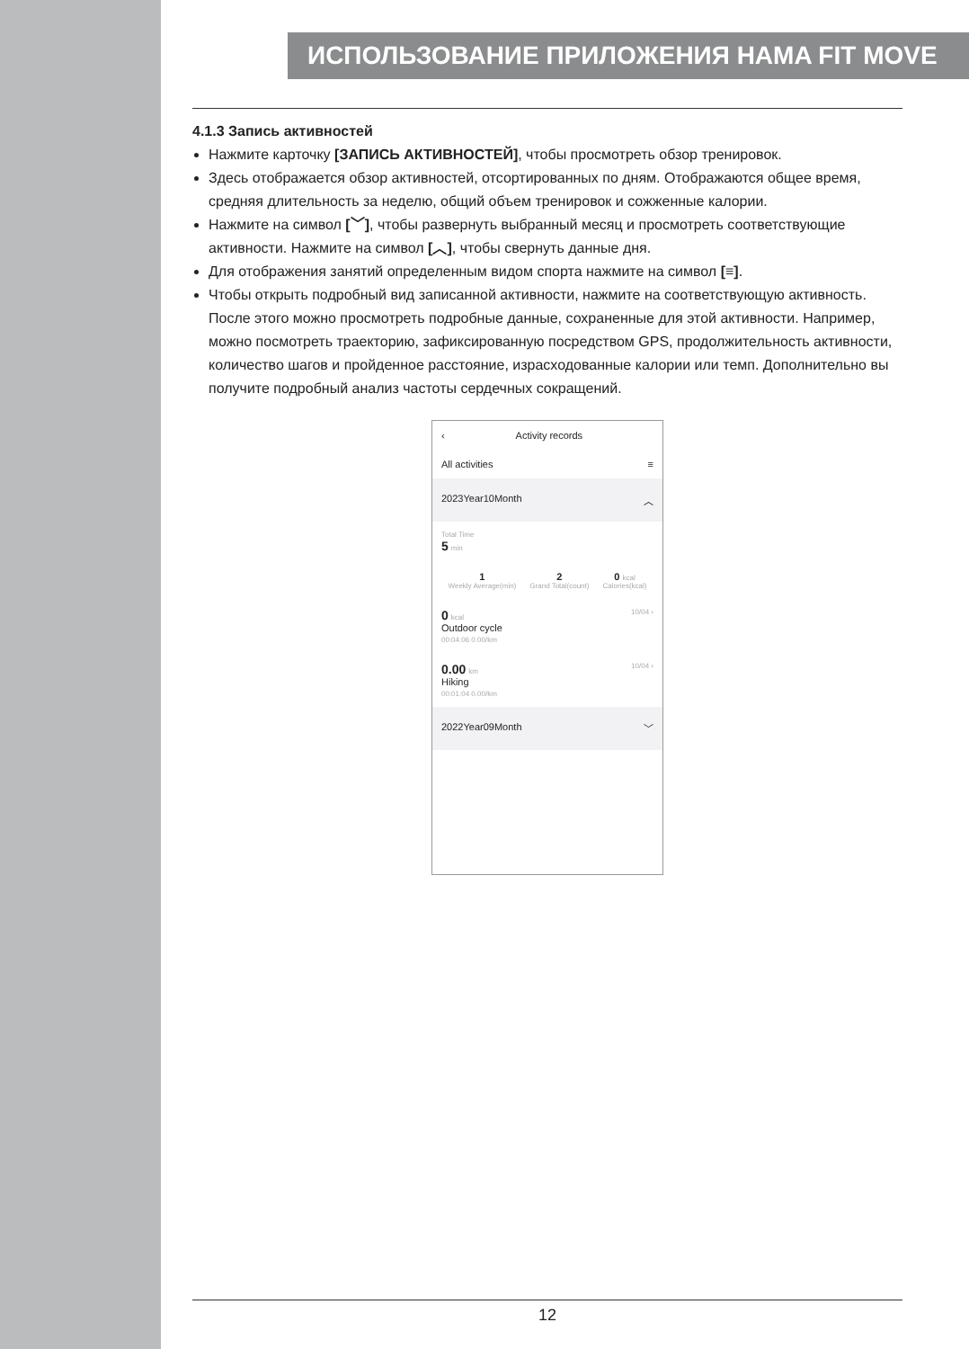ИСПОЛЬЗОВАНИЕ ПРИЛОЖЕНИЯ HAMA FIT MOVE
4.1.3 Запись активностей
Нажмите карточку [ЗАПИСЬ АКТИВНОСТЕЙ], чтобы просмотреть обзор тренировок.
Здесь отображается обзор активностей, отсортированных по дням. Отображаются общее время, средняя длительность за неделю, общий объем тренировок и сожженные калории.
Нажмите на символ [﹀], чтобы развернуть выбранный месяц и просмотреть соответствующие активности. Нажмите на символ [︿], чтобы свернуть данные дня.
Для отображения занятий определенным видом спорта нажмите на символ [≡].
Чтобы открыть подробный вид записанной активности, нажмите на соответствующую активность. После этого можно просмотреть подробные данные, сохраненные для этой активности. Например, можно посмотреть траекторию, зафиксированную посредством GPS, продолжительность активности, количество шагов и пройденное расстояние, израсходованные калории или темп. Дополнительно вы получите подробный анализ частоты сердечных сокращений.
‹ Activity records
All activities ≡
2023Year10Month ︿
Total Time
5 min
1
Weekly Average(min)
2
Grand Total(count)
0 kcal
Calories(kcal)
0 kcal
Outdoor cycle
00:04:06 0.00/km 10/04 ›
0.00 km
Hiking
00:01:04 0.00/km 10/04 ›
2022Year09Month ﹀
12